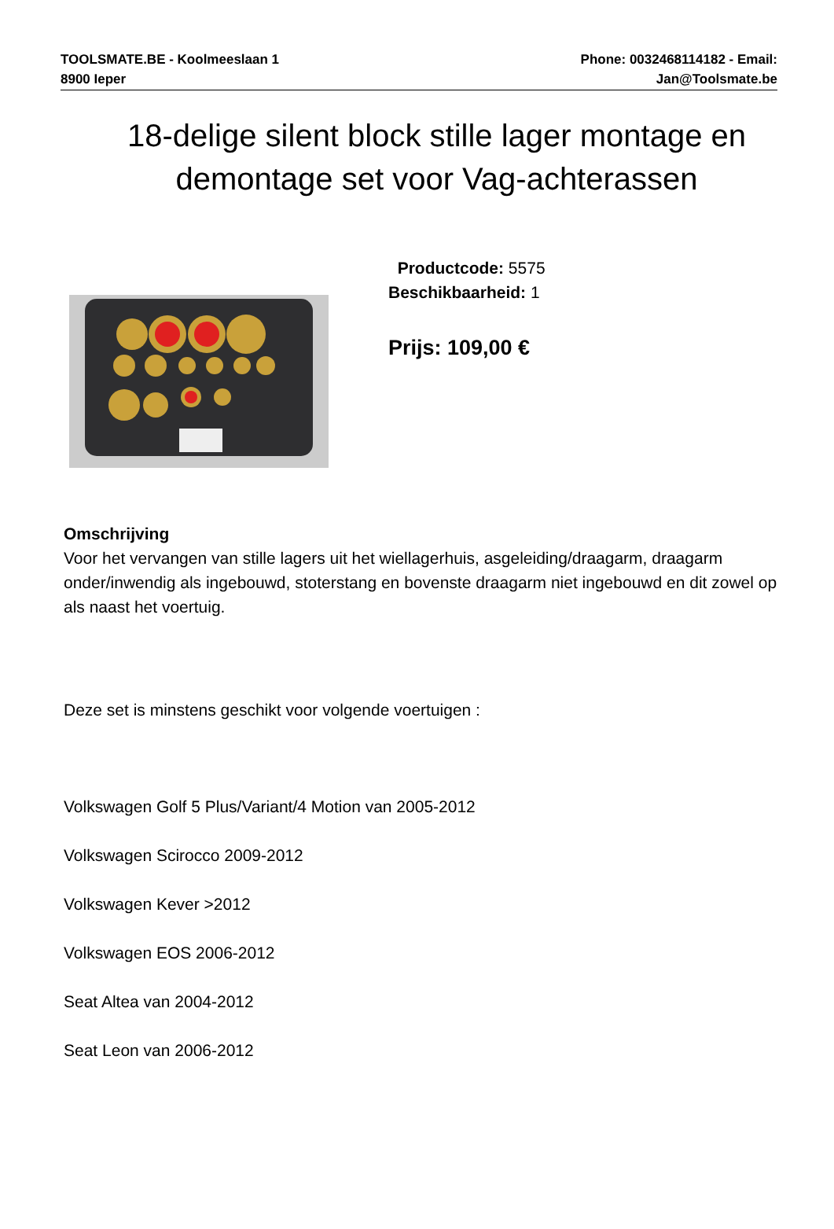TOOLSMATE.BE - Koolmeeslaan 1
8900 Ieper
Phone: 0032468114182 - Email:
Jan@Toolsmate.be
18-delige silent block stille lager montage en demontage set voor Vag-achterassen
Productcode: 5575
Beschikbaarheid: 1
Prijs: 109,00 €
Omschrijving
Voor het vervangen van stille lagers uit het wiellagerhuis, asgeleiding/draagarm, draagarm onder/inwendig als ingebouwd, stoterstang en bovenste draagarm niet ingebouwd en dit zowel op als naast het voertuig.
Deze set is minstens geschikt voor volgende voertuigen :
Volkswagen Golf 5 Plus/Variant/4 Motion van 2005-2012
Volkswagen Scirocco 2009-2012
Volkswagen Kever >2012
Volkswagen EOS 2006-2012
Seat Altea van 2004-2012
Seat Leon van 2006-2012